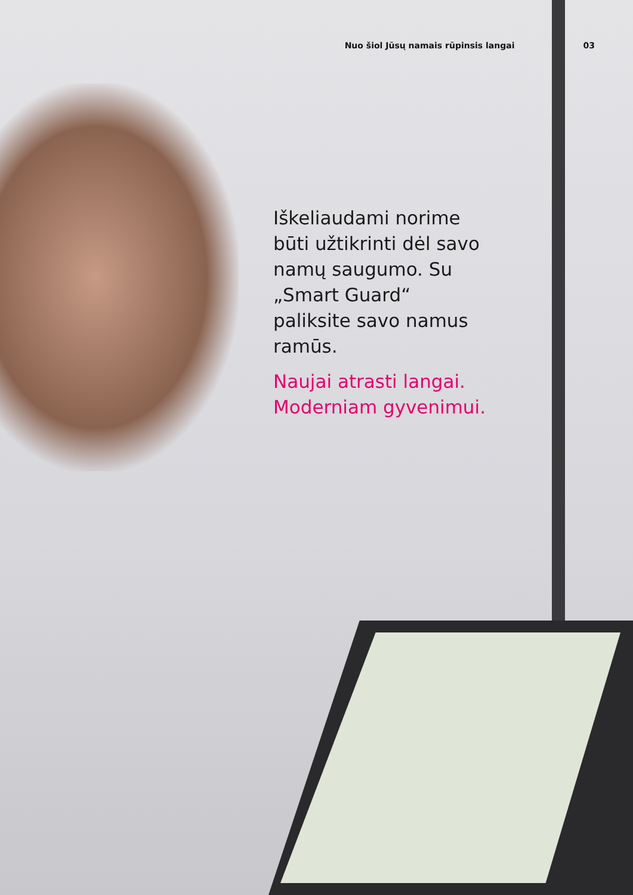Nuo šiol Jūsų namais rūpinsis langai 03
Iškeliaudami norime būti užtikrinti dėl savo namų saugumo. Su „Smart Guard“ paliksite savo namus ramūs.
Naujai atrasti langai. Moderniam gyvenimui.